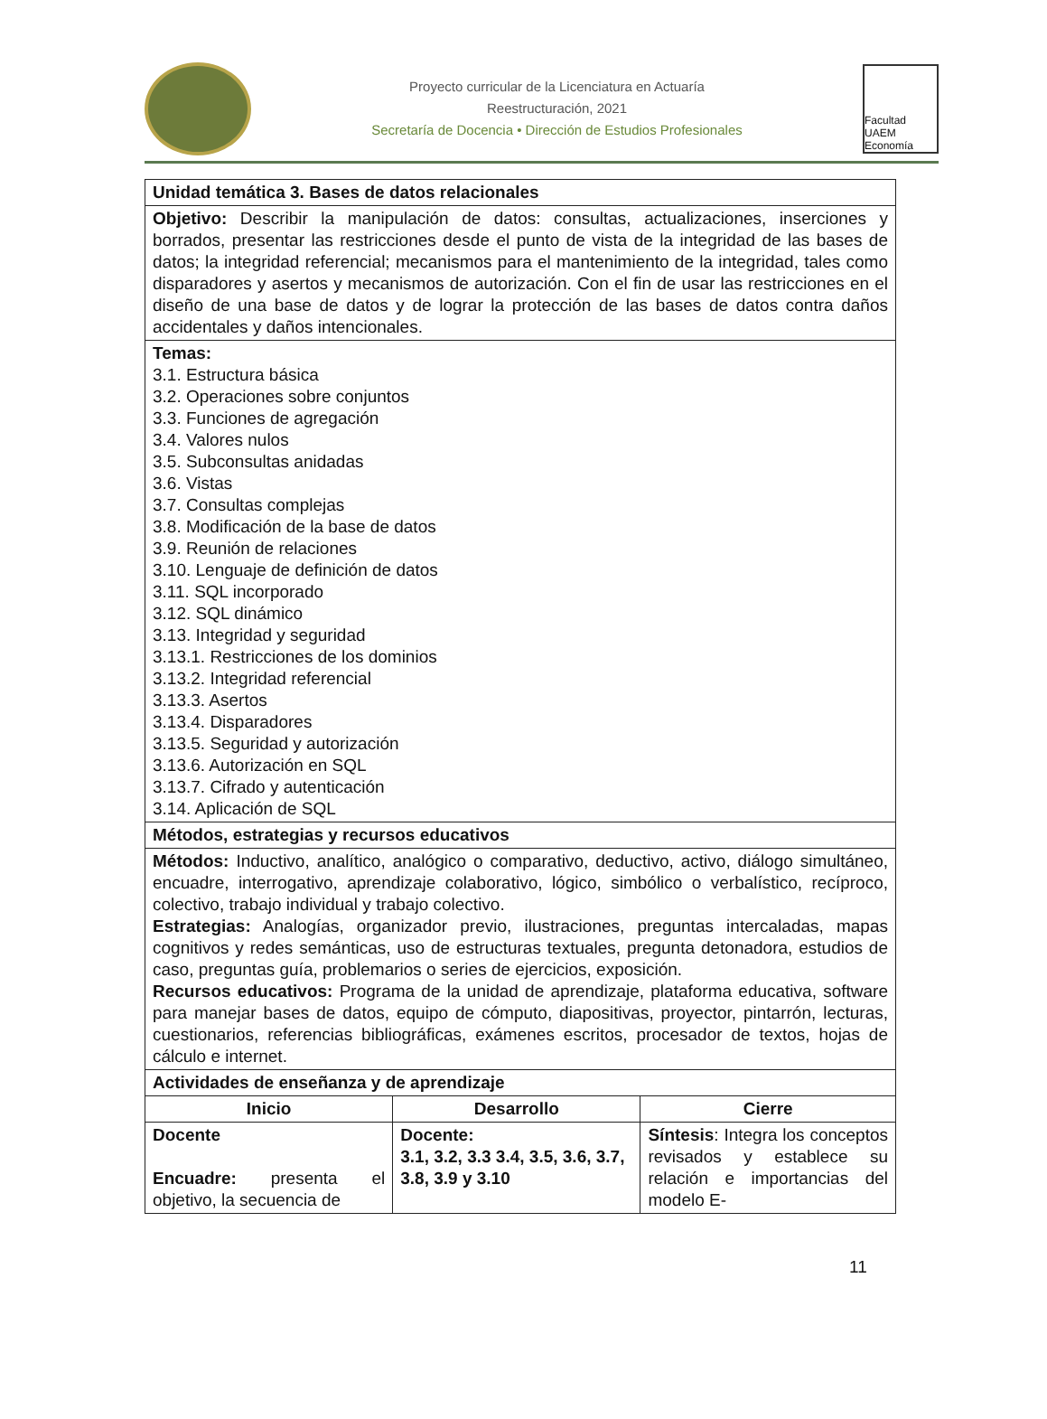Proyecto curricular de la Licenciatura en Actuaría
Reestructuración, 2021
Secretaría de Docencia • Dirección de Estudios Profesionales
Facultad UAEM Economía
| Unidad temática 3. Bases de datos relacionales | | |
| --- | --- | --- |
| Objetivo: Describir la manipulación de datos: consultas, actualizaciones, inserciones y borrados, presentar las restricciones desde el punto de vista de la integridad de las bases de datos; la integridad referencial; mecanismos para el mantenimiento de la integridad, tales como disparadores y asertos y mecanismos de autorización. Con el fin de usar las restricciones en el diseño de una base de datos y de lograr la protección de las bases de datos contra daños accidentales y daños intencionales. | | |
| Temas: 3.1. Estructura básica 3.2. Operaciones sobre conjuntos 3.3. Funciones de agregación 3.4. Valores nulos 3.5. Subconsultas anidadas 3.6. Vistas 3.7. Consultas complejas 3.8. Modificación de la base de datos 3.9. Reunión de relaciones 3.10. Lenguaje de definición de datos 3.11. SQL incorporado 3.12. SQL dinámico 3.13. Integridad y seguridad 3.13.1. Restricciones de los dominios 3.13.2. Integridad referencial 3.13.3. Asertos 3.13.4. Disparadores 3.13.5. Seguridad y autorización 3.13.6. Autorización en SQL 3.13.7. Cifrado y autenticación 3.14. Aplicación de SQL | | |
| Métodos, estrategias y recursos educativos | | |
| Métodos: Inductivo, analítico, analógico o comparativo, deductivo, activo, diálogo simultáneo, encuadre, interrogativo, aprendizaje colaborativo, lógico, simbólico o verbalístico, recíproco, colectivo, trabajo individual y trabajo colectivo. Estrategias: Analogías, organizador previo, ilustraciones, preguntas intercaladas, mapas cognitivos y redes semánticas, uso de estructuras textuales, pregunta detonadora, estudios de caso, preguntas guía, problemarios o series de ejercicios, exposición. Recursos educativos: Programa de la unidad de aprendizaje, plataforma educativa, software para manejar bases de datos, equipo de cómputo, diapositivas, proyector, pintarrón, lecturas, cuestionarios, referencias bibliográficas, exámenes escritos, procesador de textos, hojas de cálculo e internet. | | |
| Actividades de enseñanza y de aprendizaje | | |
| Inicio | Desarrollo | Cierre |
| Docente Encuadre: presenta el objetivo, la secuencia de | Docente: 3.1, 3.2, 3.3 3.4, 3.5, 3.6, 3.7, 3.8, 3.9 y 3.10 | Síntesis : Integra los conceptos revisados y establece su relación e importancias del modelo E- |
11